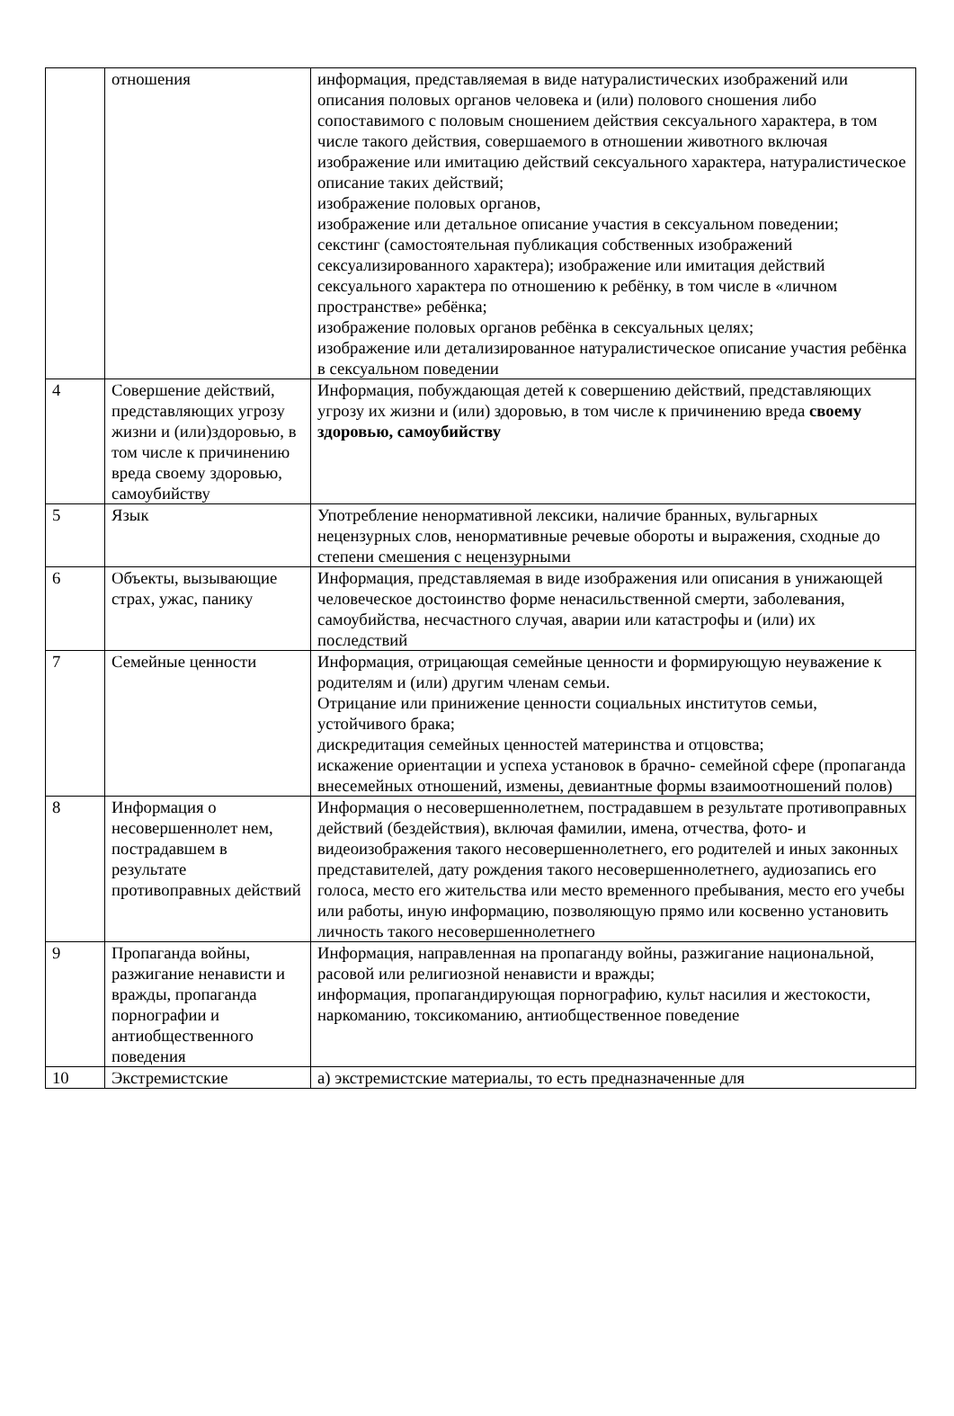| | отношения | информация, представляемая в виде натуралистических изображений или описания половых органов человека и (или) полового сношения либо сопоставимого с половым сношением действия сексуального характера, в том числе такого действия, совершаемого в отношении животного включая изображение или имитацию действий сексуального характера, натуралистическое описание таких действий; изображение половых органов, изображение или детальное описание участия в сексуальном поведении; секстинг (самостоятельная публикация собственных изображений сексуализированного характера); изображение или имитация действий сексуального характера по отношению к ребёнку, в том числе в «личном пространстве» ребёнка; изображение половых органов ребёнка в сексуальных целях; изображение или детализированное натуралистическое описание участия ребёнка в сексуальном поведении |
| 4 | Совершение действий, представляющих угрозу жизни и (или)здоровью, в том числе к причинению вреда своему здоровью, самоубийству | Информация, побуждающая детей к совершению действий, представляющих угрозу их жизни и (или) здоровью, в том числе к причинению вреда своему здоровью, самоубийству |
| 5 | Язык | Употребление ненормативной лексики, наличие бранных, вульгарных нецензурных слов, ненормативные речевые обороты и выражения, сходные до степени смешения с нецензурными |
| 6 | Объекты, вызывающие страх, ужас, панику | Информация, представляемая в виде изображения или описания в унижающей человеческое достоинство форме ненасильственной смерти, заболевания, самоубийства, несчастного случая, аварии или катастрофы и (или) их последствий |
| 7 | Семейные ценности | Информация, отрицающая семейные ценности и формирующую неуважение к родителям и (или) другим членам семьи. Отрицание или принижение ценности социальных институтов семьи, устойчивого брака; дискредитация семейных ценностей материнства и отцовства; искажение ориентации и успеха установок в брачно- семейной сфере (пропаганда внесемейных отношений, измены, девиантные формы взаимоотношений полов) |
| 8 | Информация о несовершеннолет нем, пострадавшем в результате противоправных действий | Информация о несовершеннолетнем, пострадавшем в результате противоправных действий (бездействия), включая фамилии, имена, отчества, фото- и видеоизображения такого несовершеннолетнего, его родителей и иных законных представителей, дату рождения такого несовершеннолетнего, аудиозапись его голоса, место его жительства или место временного пребывания, место его учебы или работы, иную информацию, позволяющую прямо или косвенно установить личность такого несовершеннолетнего |
| 9 | Пропаганда войны, разжигание ненависти и вражды, пропаганда порнографии и антиобщественного поведения | Информация, направленная на пропаганду войны, разжигание национальной, расовой или религиозной ненависти и вражды; информация, пропагандирующая порнографию, культ насилия и жестокости, наркоманию, токсикоманию, антиобщественное поведение |
| 10 | Экстремистские | а) экстремистские материалы, то есть предназначенные для |